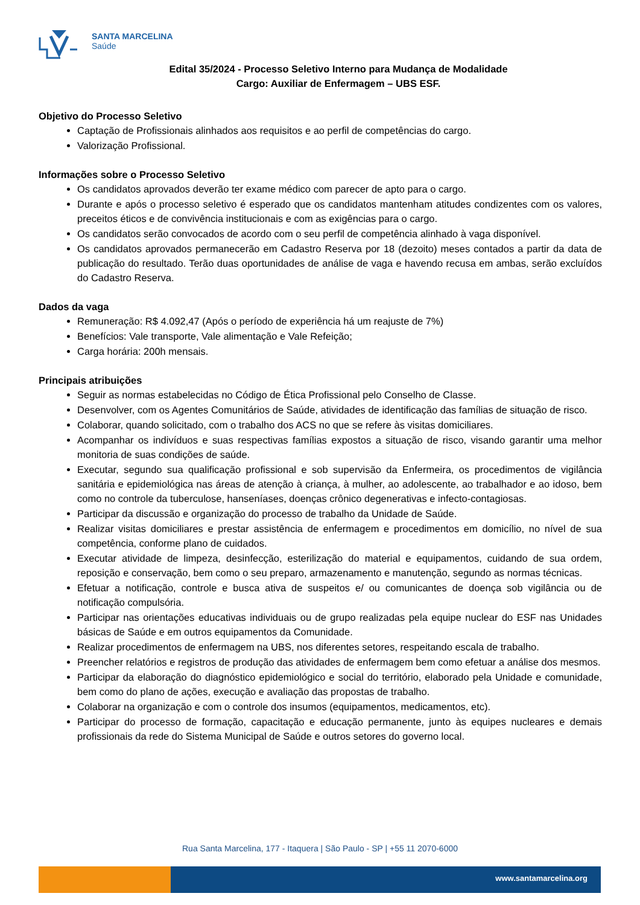SANTA MARCELINA
Saúde
Edital 35/2024 - Processo Seletivo Interno para Mudança de Modalidade
Cargo: Auxiliar de Enfermagem – UBS ESF.
Objetivo do Processo Seletivo
Captação de Profissionais alinhados aos requisitos e ao perfil de competências do cargo.
Valorização Profissional.
Informações sobre o Processo Seletivo
Os candidatos aprovados deverão ter exame médico com parecer de apto para o cargo.
Durante e após o processo seletivo é esperado que os candidatos mantenham atitudes condizentes com os valores, preceitos éticos e de convivência institucionais e com as exigências para o cargo.
Os candidatos serão convocados de acordo com o seu perfil de competência alinhado à vaga disponível.
Os candidatos aprovados permanecerão em Cadastro Reserva por 18 (dezoito) meses contados a partir da data de publicação do resultado. Terão duas oportunidades de análise de vaga e havendo recusa em ambas, serão excluídos do Cadastro Reserva.
Dados da vaga
Remuneração: R$ 4.092,47 (Após o período de experiência há um reajuste de 7%)
Benefícios: Vale transporte, Vale alimentação e Vale Refeição;
Carga horária: 200h mensais.
Principais atribuições
Seguir as normas estabelecidas no Código de Ética Profissional pelo Conselho de Classe.
Desenvolver, com os Agentes Comunitários de Saúde, atividades de identificação das famílias de situação de risco.
Colaborar, quando solicitado, com o trabalho dos ACS no que se refere às visitas domiciliares.
Acompanhar os indivíduos e suas respectivas famílias expostos a situação de risco, visando garantir uma melhor monitoria de suas condições de saúde.
Executar, segundo sua qualificação profissional e sob supervisão da Enfermeira, os procedimentos de vigilância sanitária e epidemiológica nas áreas de atenção à criança, à mulher, ao adolescente, ao trabalhador e ao idoso, bem como no controle da tuberculose, hanseníases, doenças crônico degenerativas e infecto-contagiosas.
Participar da discussão e organização do processo de trabalho da Unidade de Saúde.
Realizar visitas domiciliares e prestar assistência de enfermagem e procedimentos em domicílio, no nível de sua competência, conforme plano de cuidados.
Executar atividade de limpeza, desinfecção, esterilização do material e equipamentos, cuidando de sua ordem, reposição e conservação, bem como o seu preparo, armazenamento e manutenção, segundo as normas técnicas.
Efetuar a notificação, controle e busca ativa de suspeitos e/ ou comunicantes de doença sob vigilância ou de notificação compulsória.
Participar nas orientações educativas individuais ou de grupo realizadas pela equipe nuclear do ESF nas Unidades básicas de Saúde e em outros equipamentos da Comunidade.
Realizar procedimentos de enfermagem na UBS, nos diferentes setores, respeitando escala de trabalho.
Preencher relatórios e registros de produção das atividades de enfermagem bem como efetuar a análise dos mesmos.
Participar da elaboração do diagnóstico epidemiológico e social do território, elaborado pela Unidade e comunidade, bem como do plano de ações, execução e avaliação das propostas de trabalho.
Colaborar na organização e com o controle dos insumos (equipamentos, medicamentos, etc).
Participar do processo de formação, capacitação e educação permanente, junto às equipes nucleares e demais profissionais da rede do Sistema Municipal de Saúde e outros setores do governo local.
Rua Santa Marcelina, 177 - Itaquera | São Paulo - SP | +55 11 2070-6000
www.santamarcelina.org